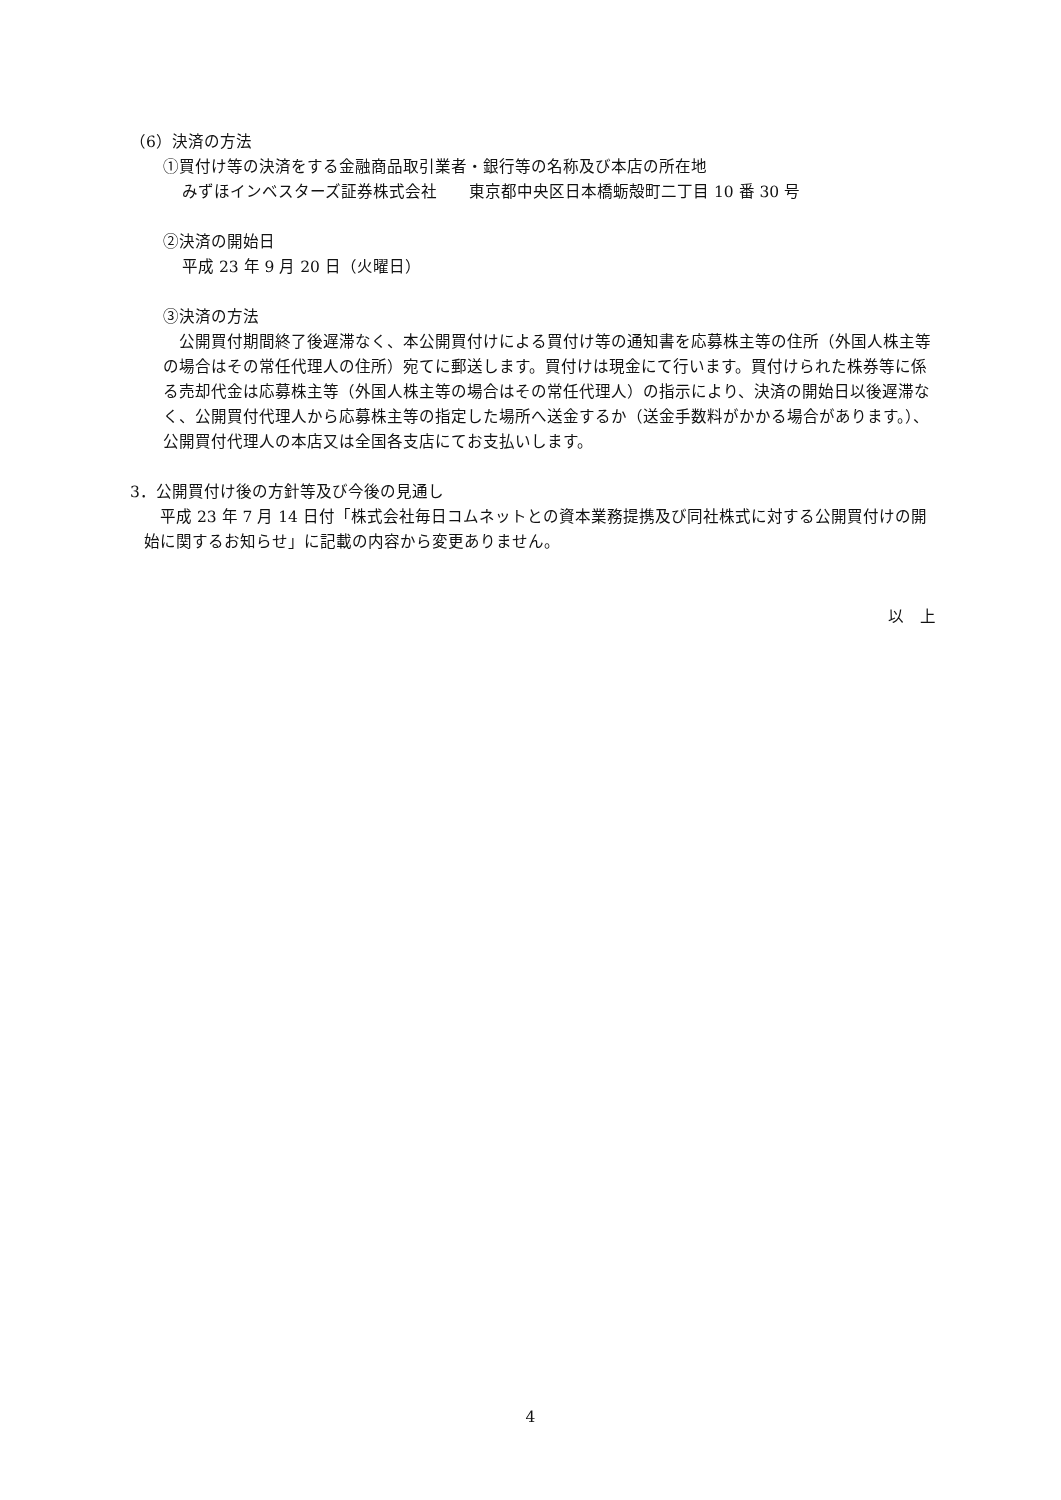（6）決済の方法
①買付け等の決済をする金融商品取引業者・銀行等の名称及び本店の所在地
みずほインベスターズ証券株式会社　　東京都中央区日本橋蛎殻町二丁目 10 番 30 号
②決済の開始日
平成 23 年 9 月 20 日（火曜日）
③決済の方法
　公開買付期間終了後遅滞なく、本公開買付けによる買付け等の通知書を応募株主等の住所（外国人株主等の場合はその常任代理人の住所）宛てに郵送します。買付けは現金にて行います。買付けられた株券等に係る売却代金は応募株主等（外国人株主等の場合はその常任代理人）の指示により、決済の開始日以後遅滞なく、公開買付代理人から応募株主等の指定した場所へ送金するか（送金手数料がかかる場合があります。）、公開買付代理人の本店又は全国各支店にてお支払いします。
3．公開買付け後の方針等及び今後の見通し
　平成 23 年 7 月 14 日付「株式会社毎日コムネットとの資本業務提携及び同社株式に対する公開買付けの開始に関するお知らせ」に記載の内容から変更ありません。
以　上
4